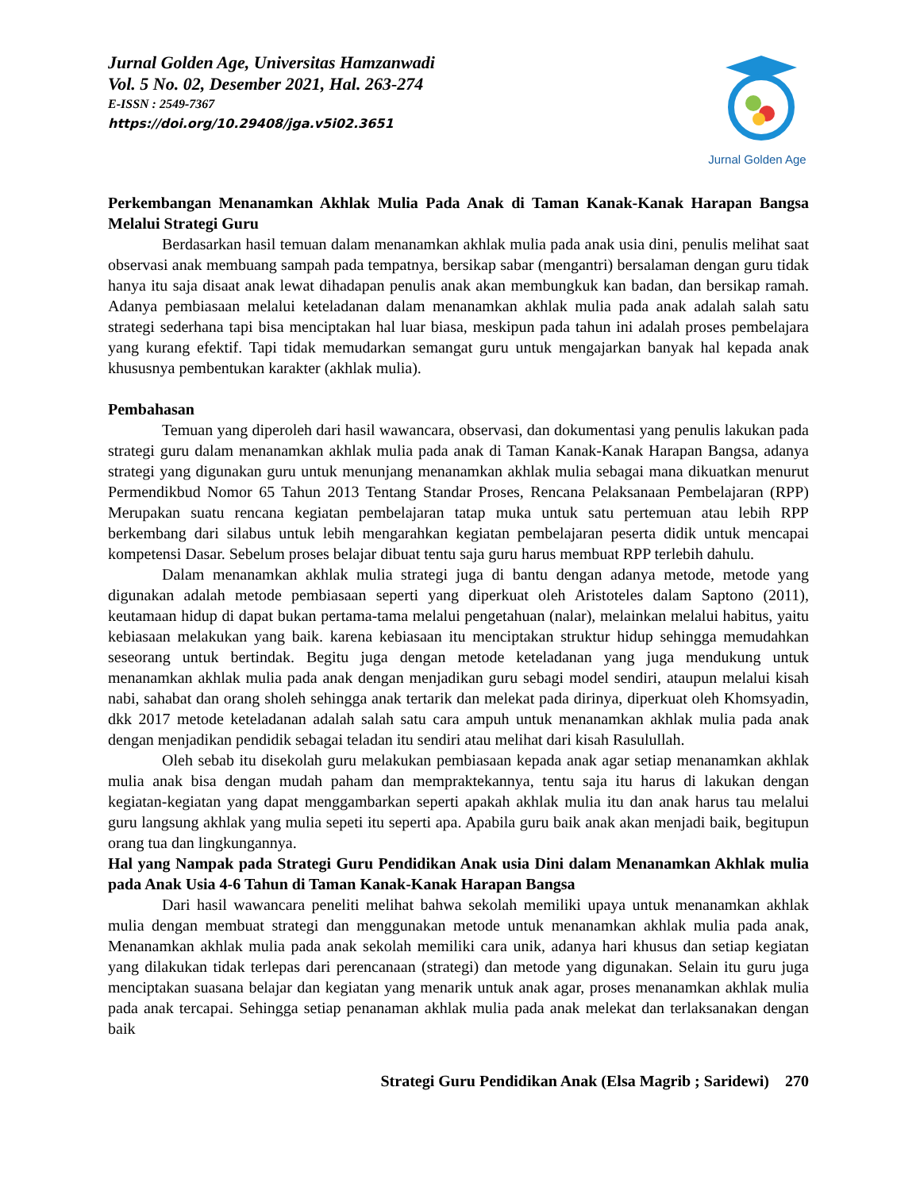Jurnal Golden Age, Universitas Hamzanwadi
Vol. 5 No. 02, Desember 2021, Hal. 263-274
E-ISSN : 2549-7367
https://doi.org/10.29408/jga.v5i02.3651
Jurnal Golden Age
Perkembangan Menanamkan Akhlak Mulia Pada Anak di Taman Kanak-Kanak Harapan Bangsa Melalui Strategi Guru
Berdasarkan hasil temuan dalam menanamkan akhlak mulia pada anak usia dini, penulis melihat saat observasi anak membuang sampah pada tempatnya, bersikap sabar (mengantri) bersalaman dengan guru tidak hanya itu saja disaat anak lewat dihadapan penulis anak akan membungkuk kan badan, dan bersikap ramah. Adanya pembiasaan melalui keteladanan dalam menanamkan akhlak mulia pada anak adalah salah satu strategi sederhana tapi bisa menciptakan hal luar biasa, meskipun pada tahun ini adalah proses pembelajara yang kurang efektif. Tapi tidak memudarkan semangat guru untuk mengajarkan banyak hal kepada anak khususnya pembentukan karakter (akhlak mulia).
Pembahasan
Temuan yang diperoleh dari hasil wawancara, observasi, dan dokumentasi yang penulis lakukan pada strategi guru dalam menanamkan akhlak mulia pada anak di Taman Kanak-Kanak Harapan Bangsa, adanya strategi yang digunakan guru untuk menunjang menanamkan akhlak mulia sebagai mana dikuatkan menurut Permendikbud Nomor 65 Tahun 2013 Tentang Standar Proses, Rencana Pelaksanaan Pembelajaran (RPP) Merupakan suatu rencana kegiatan pembelajaran tatap muka untuk satu pertemuan atau lebih RPP berkembang dari silabus untuk lebih mengarahkan kegiatan pembelajaran peserta didik untuk mencapai kompetensi Dasar. Sebelum proses belajar dibuat tentu saja guru harus membuat RPP terlebih dahulu.
Dalam menanamkan akhlak mulia strategi juga di bantu dengan adanya metode, metode yang digunakan adalah metode pembiasaan seperti yang diperkuat oleh Aristoteles dalam Saptono (2011), keutamaan hidup di dapat bukan pertama-tama melalui pengetahuan (nalar), melainkan melalui habitus, yaitu kebiasaan melakukan yang baik. karena kebiasaan itu menciptakan struktur hidup sehingga memudahkan seseorang untuk bertindak. Begitu juga dengan metode keteladanan yang juga mendukung untuk menanamkan akhlak mulia pada anak dengan menjadikan guru sebagi model sendiri, ataupun melalui kisah nabi, sahabat dan orang sholeh sehingga anak tertarik dan melekat pada dirinya, diperkuat oleh Khomsyadin, dkk 2017 metode keteladanan adalah salah satu cara ampuh untuk menanamkan akhlak mulia pada anak dengan menjadikan pendidik sebagai teladan itu sendiri atau melihat dari kisah Rasulullah.
Oleh sebab itu disekolah guru melakukan pembiasaan kepada anak agar setiap menanamkan akhlak mulia anak bisa dengan mudah paham dan mempraktekannya, tentu saja itu harus di lakukan dengan kegiatan-kegiatan yang dapat menggambarkan seperti apakah akhlak mulia itu dan anak harus tau melalui guru langsung akhlak yang mulia sepeti itu seperti apa. Apabila guru baik anak akan menjadi baik, begitupun orang tua dan lingkungannya.
Hal yang Nampak pada Strategi Guru Pendidikan Anak usia Dini dalam Menanamkan Akhlak mulia pada Anak Usia 4-6 Tahun di Taman Kanak-Kanak Harapan Bangsa
Dari hasil wawancara peneliti melihat bahwa sekolah memiliki upaya untuk menanamkan akhlak mulia dengan membuat strategi dan menggunakan metode untuk menanamkan akhlak mulia pada anak, Menanamkan akhlak mulia pada anak sekolah memiliki cara unik, adanya hari khusus dan setiap kegiatan yang dilakukan tidak terlepas dari perencanaan (strategi) dan metode yang digunakan. Selain itu guru juga menciptakan suasana belajar dan kegiatan yang menarik untuk anak agar, proses menanamkan akhlak mulia pada anak tercapai. Sehingga setiap penanaman akhlak mulia pada anak melekat dan terlaksanakan dengan baik
Strategi Guru Pendidikan Anak (Elsa Magrib ; Saridewi) 270